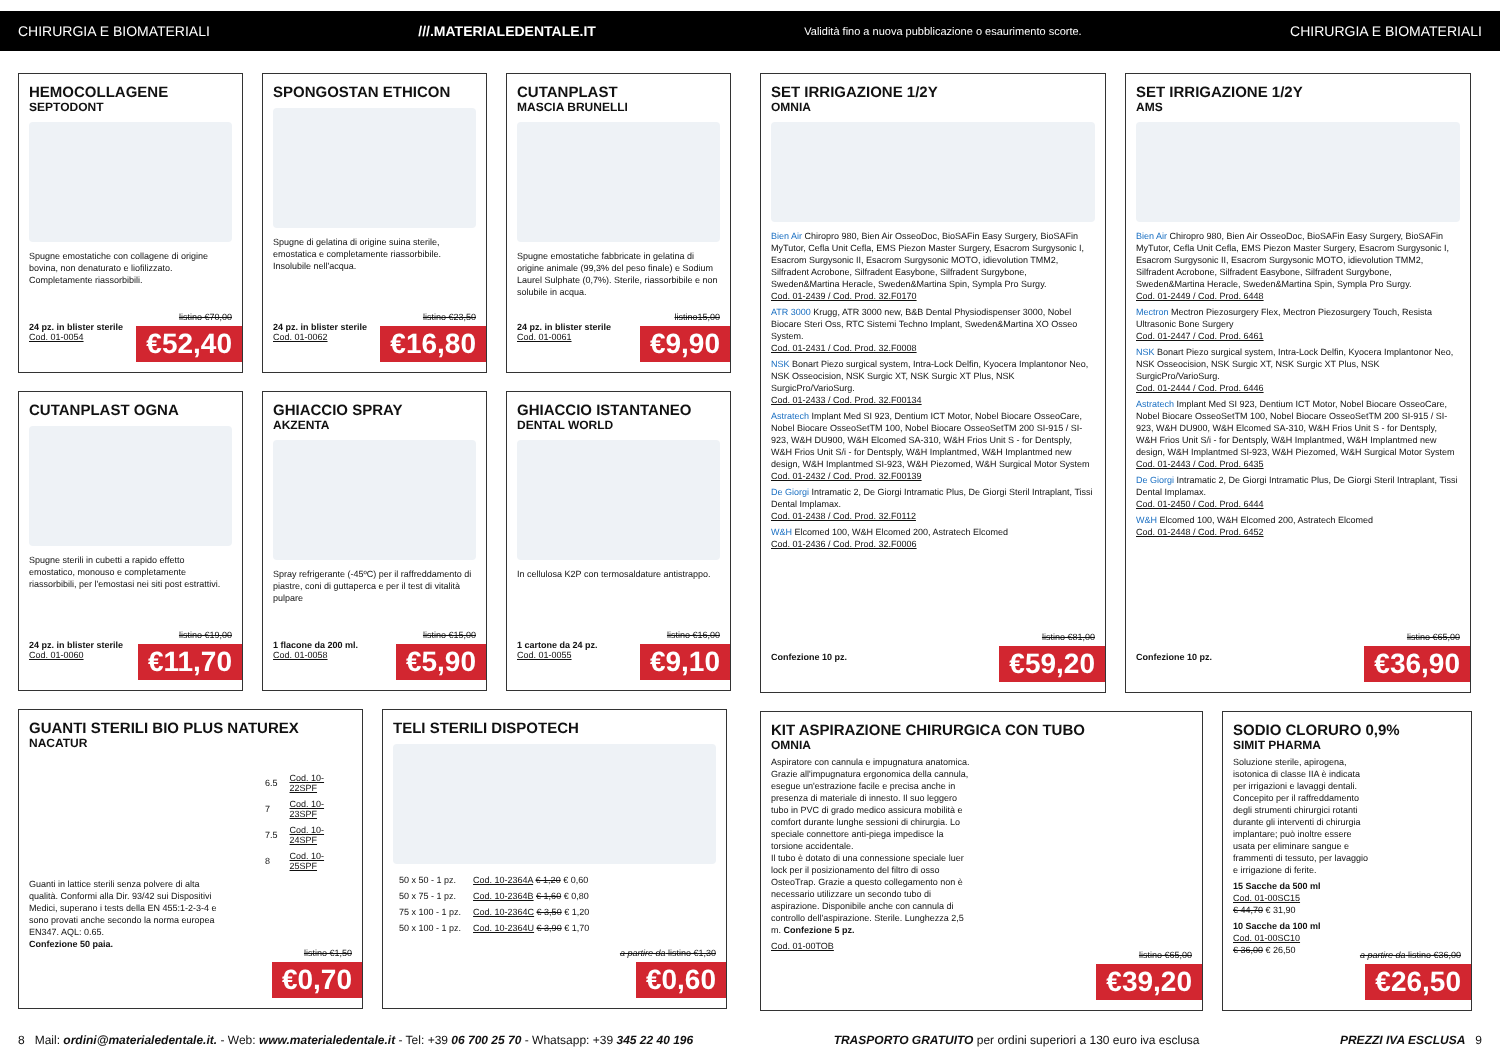CHIRURGIA E BIOMATERIALI ///.MATERIALEDENTALE.IT Validità fino a nuova pubblicazione o esaurimento scorte. CHIRURGIA E BIOMATERIALI
HEMOCOLLAGENE
SEPTODONT
Spugne emostatiche con collagene di origine bovina, non denaturato e liofilizzato. Completamente riassorbibili.
24 pz. in blister sterile
Cod. 01-0054
listino €70,00
€52,40
SPONGOSTAN ETHICON
Spugne di gelatina di origine suina sterile, emostatica e completamente riassorbibile. Insolubile nell'acqua.
24 pz. in blister sterile
Cod. 01-0062
listino €23,50
€16,80
CUTANPLAST
MASCIA BRUNELLI
Spugne emostatiche fabbricate in gelatina di origine animale (99,3% del peso finale) e Sodium Laurel Sulphate (0,7%). Sterile, riassorbibile e non solubile in acqua.
24 pz. in blister sterile
Cod. 01-0061
listino15,00
€9,90
CUTANPLAST OGNA
Spugne sterili in cubetti a rapido effetto emostatico, monouso e completamente riassorbibili, per l'emostasi nei siti post estrattivi.
24 pz. in blister sterile
Cod. 01-0060
listino €19,00
€11,70
GHIACCIO SPRAY
AKZENTA
Spray refrigerante (-45ºC) per il raffreddamento di piastre, coni di guttaperca e per il test di vitalità pulpare
1 flacone da 200 ml.
Cod. 01-0058
listino €15,00
€5,90
GHIACCIO ISTANTANEO
DENTAL WORLD
In cellulosa K2P con termosaldature antistrappo.
1 cartone da 24 pz.
Cod. 01-0055
listino €16,00
€9,10
GUANTI STERILI BIO PLUS NATUREX
NACATUR
| 6.5 | Cod. 10-22SPF |
| 7 | Cod. 10-23SPF |
| 7.5 | Cod. 10-24SPF |
| 8 | Cod. 10-25SPF |
Guanti in lattice sterili senza polvere di alta qualità. Conformi alla Dir. 93/42 sui Dispositivi Medici, superano i tests della EN 455:1-2-3-4 e sono provati anche secondo la norma europea EN347. AQL: 0.65.
Confezione 50 paia.
listino €1,50
€0,70
TELI STERILI DISPOTECH
| 50 x 50 - 1 pz. | Cod. 10-2364A € 1,20 € 0,60 |
| 50 x 75 - 1 pz. | Cod. 10-2364B € 1,60 € 0,80 |
| 75 x 100 - 1 pz. | Cod. 10-2364C € 3,50 € 1,20 |
| 50 x 100 - 1 pz. | Cod. 10-2364U € 3,90 € 1,70 |
a partire da listino €1,30
€0,60
SET IRRIGAZIONE 1/2Y
OMNIA
Bien Air Chiropro 980, Bien Air OsseoDoc, BioSAFin Easy Surgery, BioSAFin MyTutor, Cefla Unit Cefla, EMS Piezon Master Surgery, Esacrom Surgysonic I, Esacrom Surgysonic II, Esacrom Surgysonic MOTO, idievolution TMM2, Silfradent Acrobone, Silfradent Easybone, Silfradent Surgybone, Sweden&Martina Heracle, Sweden&Martina Spin, Sympla Pro Surgy.
Cod. 01-2439 / Cod. Prod. 32.F0170
ATR 3000 Krugg, ATR 3000 new, B&B Dental Physiodispenser 3000, Nobel Biocare Steri Oss, RTC Sistemi Techno Implant, Sweden&Martina XO Osseo System.
Cod. 01-2431 / Cod. Prod. 32.F0008
NSK Bonart Piezo surgical system, Intra-Lock Delfin, Kyocera Implantonor Neo, NSK Osseocision, NSK Surgic XT, NSK Surgic XT Plus, NSK SurgicPro/VarioSurg.
Cod. 01-2433 / Cod. Prod. 32.F00134
Astratech Implant Med SI 923, Dentium ICT Motor, Nobel Biocare OsseoCare, Nobel Biocare OsseoSetTM 100, Nobel Biocare OsseoSetTM 200 SI-915 / SI-923, W&H DU900, W&H Elcomed SA-310, W&H Frios Unit S - for Dentsply, W&H Frios Unit S/i - for Dentsply, W&H Implantmed, W&H Implantmed new design, W&H Implantmed SI-923, W&H Piezomed, W&H Surgical Motor System
Cod. 01-2432 / Cod. Prod. 32.F00139
De Giorgi Intramatic 2, De Giorgi Intramatic Plus, De Giorgi Steril Intraplant, Tissi Dental Implamax.
Cod. 01-2438 / Cod. Prod. 32.F0112
W&H Elcomed 100, W&H Elcomed 200, Astratech Elcomed
Cod. 01-2436 / Cod. Prod. 32.F0006
Confezione 10 pz.
listino €81,00
€59,20
SET IRRIGAZIONE 1/2Y
AMS
Bien Air Chiropro 980, Bien Air OsseoDoc, BioSAFin Easy Surgery, BioSAFin MyTutor, Cefla Unit Cefla, EMS Piezon Master Surgery, Esacrom Surgysonic I, Esacrom Surgysonic II, Esacrom Surgysonic MOTO, idievolution TMM2, Silfradent Acrobone, Silfradent Easybone, Silfradent Surgybone, Sweden&Martina Heracle, Sweden&Martina Spin, Sympla Pro Surgy.
Cod. 01-2449 / Cod. Prod. 6448
Mectron Mectron Piezosurgery Flex, Mectron Piezosurgery Touch, Resista Ultrasonic Bone Surgery
Cod. 01-2447 / Cod. Prod. 6461
NSK Bonart Piezo surgical system, Intra-Lock Delfin, Kyocera Implantonor Neo, NSK Osseocision, NSK Surgic XT, NSK Surgic XT Plus, NSK SurgicPro/VarioSurg.
Cod. 01-2444 / Cod. Prod. 6446
Astratech Implant Med SI 923, Dentium ICT Motor, Nobel Biocare OsseoCare, Nobel Biocare OsseoSetTM 100, Nobel Biocare OsseoSetTM 200 SI-915 / SI-923, W&H DU900, W&H Elcomed SA-310, W&H Frios Unit S - for Dentsply, W&H Frios Unit S/i - for Dentsply, W&H Implantmed, W&H Implantmed new design, W&H Implantmed SI-923, W&H Piezomed, W&H Surgical Motor System
Cod. 01-2443 / Cod. Prod. 6435
De Giorgi Intramatic 2, De Giorgi Intramatic Plus, De Giorgi Steril Intraplant, Tissi Dental Implamax.
Cod. 01-2450 / Cod. Prod. 6444
W&H Elcomed 100, W&H Elcomed 200, Astratech Elcomed
Cod. 01-2448 / Cod. Prod. 6452
Confezione 10 pz.
listino €65,00
€36,90
KIT ASPIRAZIONE CHIRURGICA CON TUBO
OMNIA
Aspiratore con cannula e impugnatura anatomica. Grazie all'impugnatura ergonomica della cannula, esegue un'estrazione facile e precisa anche in presenza di materiale di innesto. Il suo leggero tubo in PVC di grado medico assicura mobilità e comfort durante lunghe sessioni di chirurgia. Lo speciale connettore anti-piega impedisce la torsione accidentale.
Il tubo è dotato di una connessione speciale luer lock per il posizionamento del filtro di osso OsteoTrap. Grazie a questo collegamento non è necessario utilizzare un secondo tubo di aspirazione. Disponibile anche con cannula di controllo dell'aspirazione. Sterile. Lunghezza 2,5 m. Confezione 5 pz.
Cod. 01-00TOB
listino €65,00
€39,20
SODIO CLORURO 0,9%
SIMIT PHARMA
Soluzione sterile, apirogena, isotonica di classe IIA è indicata per irrigazioni e lavaggi dentali. Concepito per il raffreddamento degli strumenti chirurgici rotanti durante gli interventi di chirurgia implantare; può inoltre essere usata per eliminare sangue e frammenti di tessuto, per lavaggio e irrigazione di ferite.
15 Sacche da 500 ml
Cod. 01-00SC15
€ 44,70 € 31,90
10 Sacche da 100 ml
Cod. 01-00SC10
€ 36,00 € 26,50
a partire da listino €36,00
€26,50
8 Mail: ordini@materialedentale.it. - Web: www.materialedentale.it - Tel: +39 06 700 25 70 - Whatsapp: +39 345 22 40 196 TRASPORTO GRATUITO per ordini superiori a 130 euro iva esclusa PREZZI IVA ESCLUSA 9